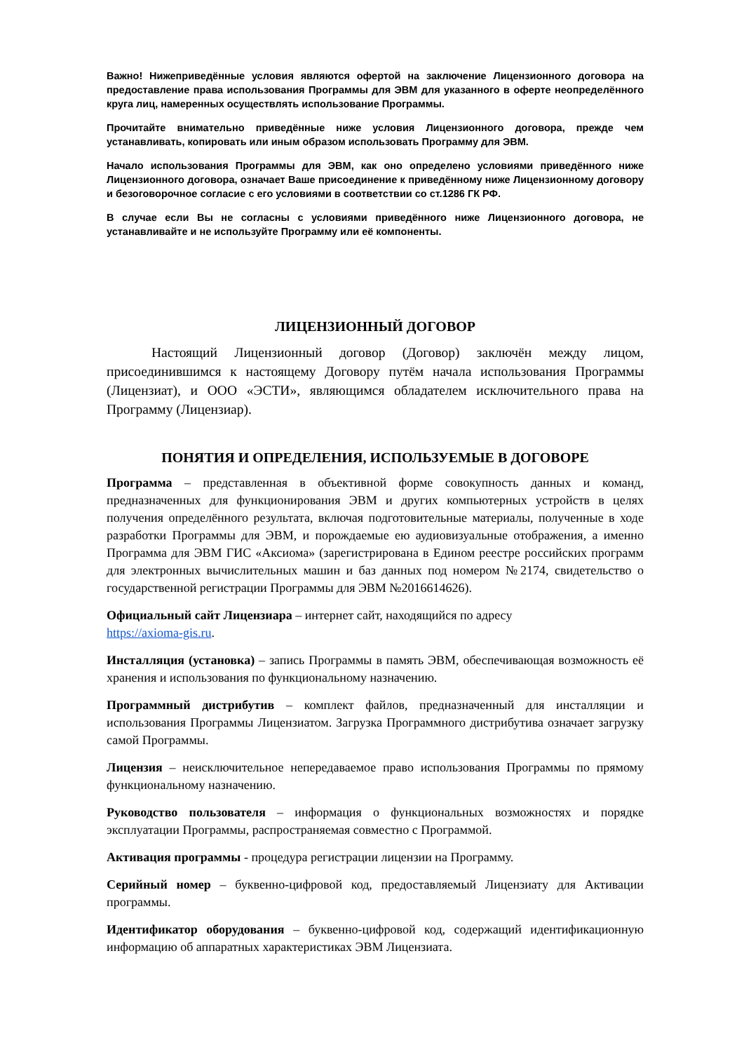Важно! Нижеприведённые условия являются офертой на заключение Лицензионного договора на предоставление права использования Программы для ЭВМ для указанного в оферте неопределённого круга лиц, намеренных осуществлять использование Программы.
Прочитайте внимательно приведённые ниже условия Лицензионного договора, прежде чем устанавливать, копировать или иным образом использовать Программу для ЭВМ.
Начало использования Программы для ЭВМ, как оно определено условиями приведённого ниже Лицензионного договора, означает Ваше присоединение к приведённому ниже Лицензионному договору и безоговорочное согласие с его условиями в соответствии со ст.1286 ГК РФ.
В случае если Вы не согласны с условиями приведённого ниже Лицензионного договора, не устанавливайте и не используйте Программу или её компоненты.
ЛИЦЕНЗИОННЫЙ ДОГОВОР
Настоящий Лицензионный договор (Договор) заключён между лицом, присоединившимся к настоящему Договору путём начала использования Программы (Лицензиат), и ООО «ЭСТИ», являющимся обладателем исключительного права на Программу (Лицензиар).
ПОНЯТИЯ И ОПРЕДЕЛЕНИЯ, ИСПОЛЬЗУЕМЫЕ В ДОГОВОРЕ
Программа – представленная в объективной форме совокупность данных и команд, предназначенных для функционирования ЭВМ и других компьютерных устройств в целях получения определённого результата, включая подготовительные материалы, полученные в ходе разработки Программы для ЭВМ, и порождаемые ею аудиовизуальные отображения, а именно Программа для ЭВМ ГИС «Аксиома» (зарегистрирована в Едином реестре российских программ для электронных вычислительных машин и баз данных под номером №2174, свидетельство о государственной регистрации Программы для ЭВМ №2016614626).
Официальный сайт Лицензиара – интернет сайт, находящийся по адресу
https://axioma-gis.ru.
Инсталляция (установка) – запись Программы в память ЭВМ, обеспечивающая возможность её хранения и использования по функциональному назначению.
Программный дистрибутив – комплект файлов, предназначенный для инсталляции и использования Программы Лицензиатом. Загрузка Программного дистрибутива означает загрузку самой Программы.
Лицензия – неисключительное непередаваемое право использования Программы по прямому функциональному назначению.
Руководство пользователя – информация о функциональных возможностях и порядке эксплуатации Программы, распространяемая совместно с Программой.
Активация программы - процедура регистрации лицензии на Программу.
Серийный номер – буквенно-цифровой код, предоставляемый Лицензиату для Активации программы.
Идентификатор оборудования – буквенно-цифровой код, содержащий идентификационную информацию об аппаратных характеристиках ЭВМ Лицензиата.